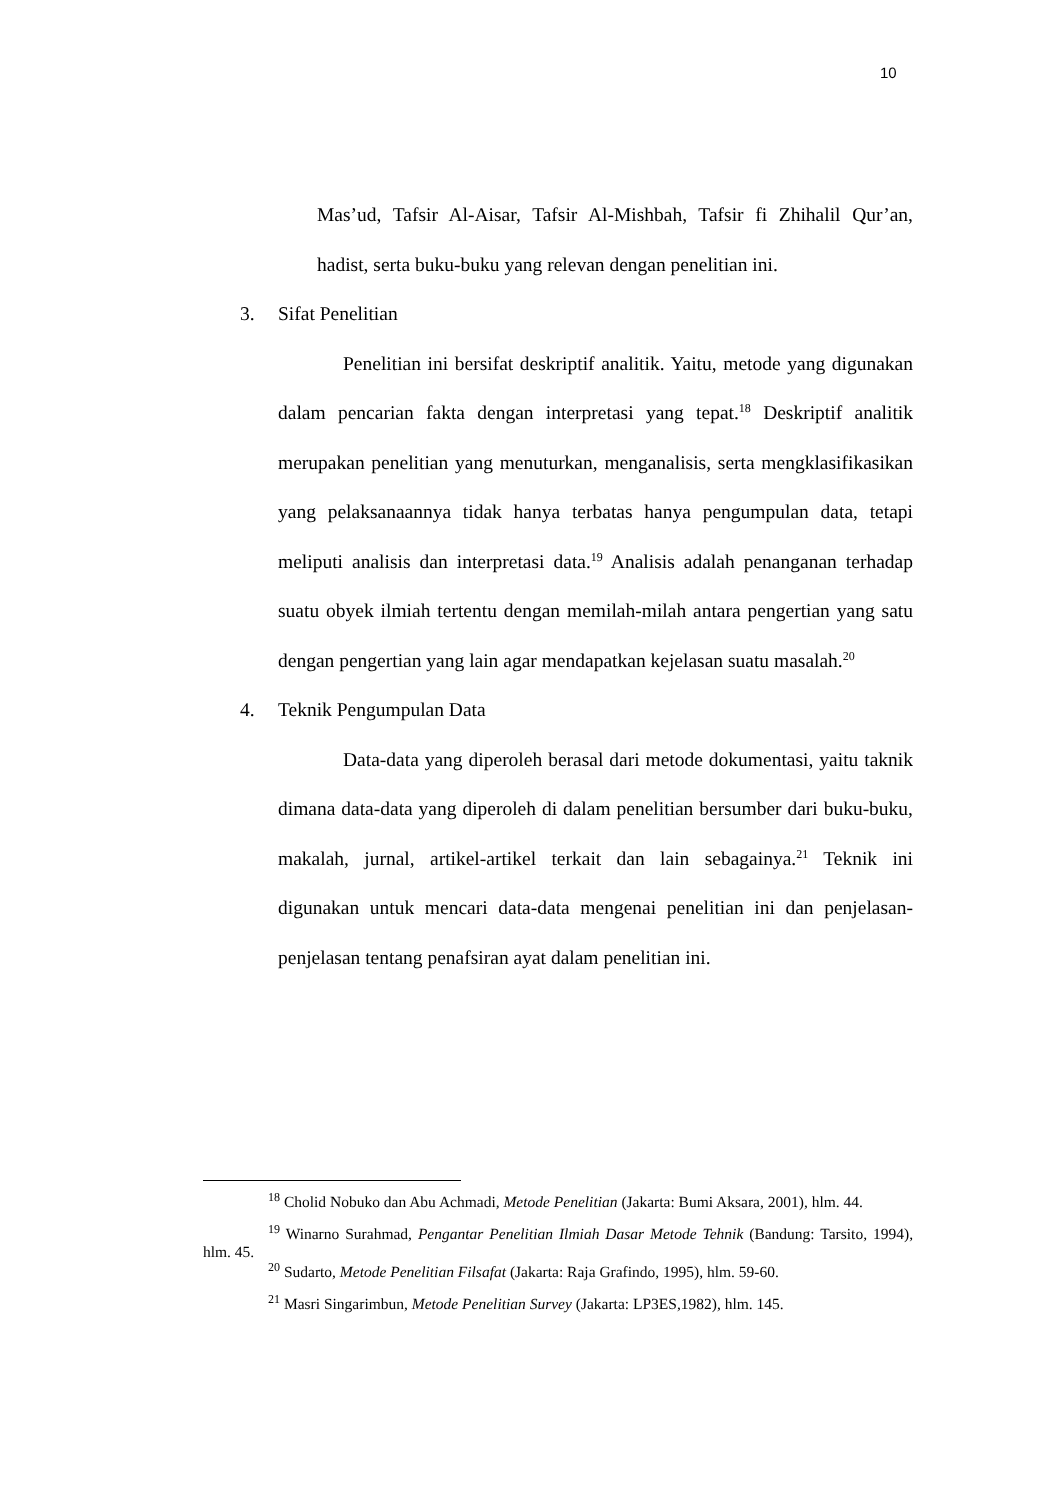10
Mas’ud, Tafsir Al-Aisar, Tafsir Al-Mishbah, Tafsir fi Zhihalil Qur’an, hadist, serta buku-buku yang relevan dengan penelitian ini.
3. Sifat Penelitian
Penelitian ini bersifat deskriptif analitik. Yaitu, metode yang digunakan dalam pencarian fakta dengan interpretasi yang tepat.<sup>18</sup> Deskriptif analitik merupakan penelitian yang menuturkan, menganalisis, serta mengklasifikasikan yang pelaksanaannya tidak hanya terbatas hanya pengumpulan data, tetapi meliputi analisis dan interpretasi data.<sup>19</sup> Analisis adalah penanganan terhadap suatu obyek ilmiah tertentu dengan memilah-milah antara pengertian yang satu dengan pengertian yang lain agar mendapatkan kejelasan suatu masalah.<sup>20</sup>
4. Teknik Pengumpulan Data
Data-data yang diperoleh berasal dari metode dokumentasi, yaitu taknik dimana data-data yang diperoleh di dalam penelitian bersumber dari buku-buku, makalah, jurnal, artikel-artikel terkait dan lain sebagainya.<sup>21</sup> Teknik ini digunakan untuk mencari data-data mengenai penelitian ini dan penjelasan-penjelasan tentang penafsiran ayat dalam penelitian ini.
<sup>18</sup> Cholid Nobuko dan Abu Achmadi, Metode Penelitian (Jakarta: Bumi Aksara, 2001), hlm. 44.
<sup>19</sup> Winarno Surahmad, Pengantar Penelitian Ilmiah Dasar Metode Tehnik (Bandung: Tarsito, 1994), hlm. 45.
<sup>20</sup> Sudarto, Metode Penelitian Filsafat (Jakarta: Raja Grafindo, 1995), hlm. 59-60.
<sup>21</sup> Masri Singarimbun, Metode Penelitian Survey (Jakarta: LP3ES,1982), hlm. 145.